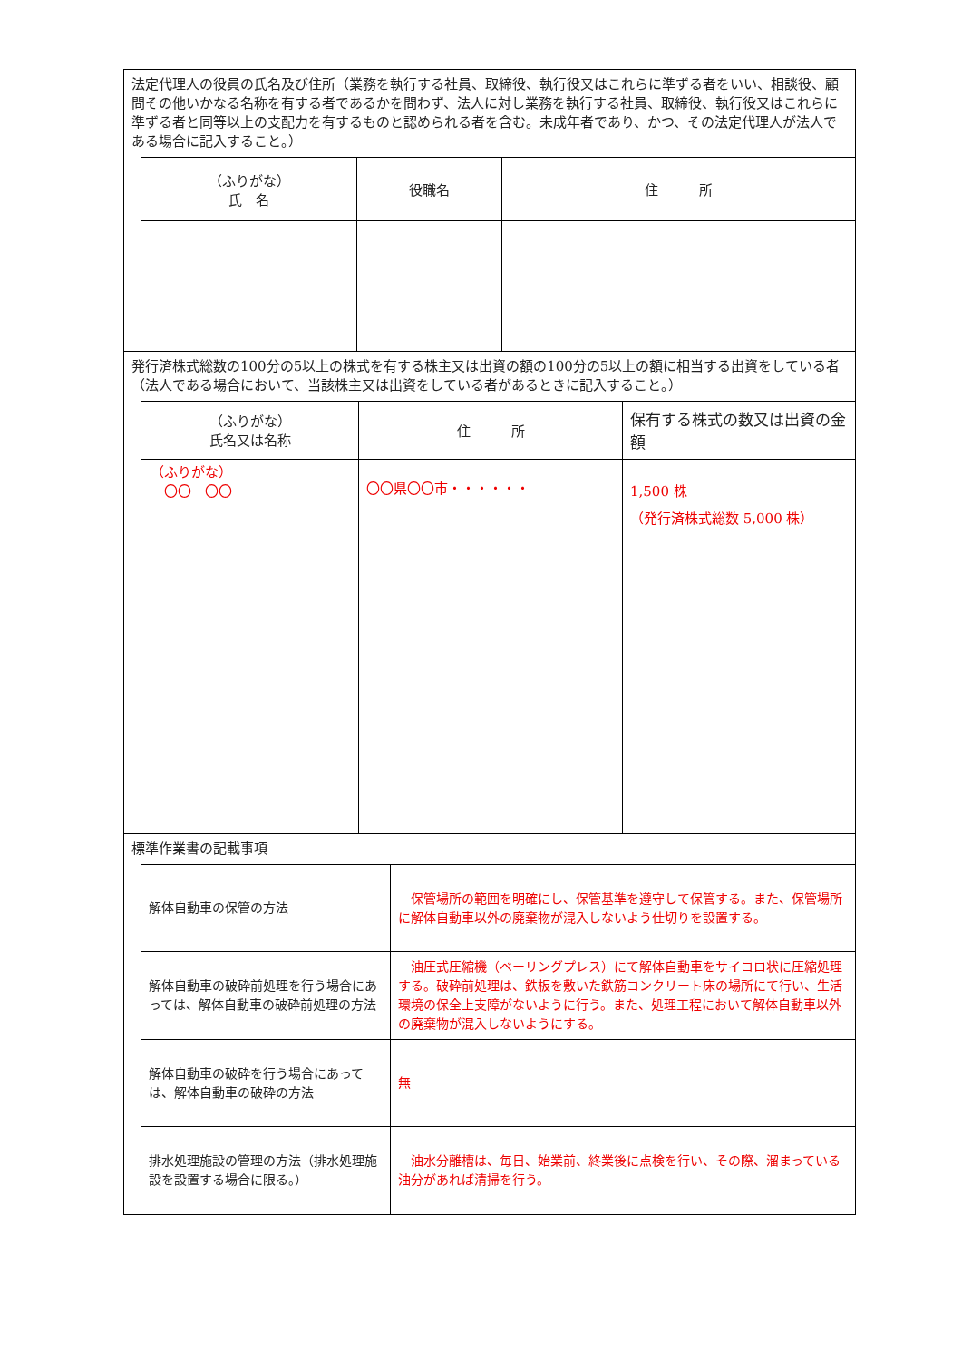法定代理人の役員の氏名及び住所（業務を執行する社員、取締役、執行役又はこれらに準ずる者をいい、相談役、顧問その他いかなる名称を有する者であるかを問わず、法人に対し業務を執行する社員、取締役、執行役又はこれらに準ずる者と同等以上の支配力を有するものと認められる者を含む。未成年者であり、かつ、その法定代理人が法人である場合に記入すること。）
| （ふりがな） 氏 名 | 役職名 | 住 所 |
| --- | --- | --- |
発行済株式総数の100分の5以上の株式を有する株主又は出資の額の100分の5以上の額に相当する出資をしている者（法人である場合において、当該株主又は出資をしている者があるときに記入すること。）
| （ふりがな） 氏名又は名称 | 住 所 | 保有する株式の数又は出資の金額 |
| --- | --- | --- |
| （ふりがな） 〇〇 〇〇 | 〇〇県〇〇市・・・・・・ | 1,500 株 （発行済株式総数 5,000 株） |
標準作業書の記載事項
| 解体自動車の保管の方法 | 保管場所の範囲を明確にし、保管基準を遵守して保管する。また、保管場所に解体自動車以外の廃棄物が混入しないよう仕切りを設置する。 |
| 解体自動車の破砕前処理を行う場合にあっては、解体自動車の破砕前処理の方法 | 油圧式圧縮機（ベーリングプレス）にて解体自動車をサイコロ状に圧縮処理する。破砕前処理は、鉄板を敷いた鉄筋コンクリート床の場所にて行い、生活環境の保全上支障がないように行う。また、処理工程において解体自動車以外の廃棄物が混入しないようにする。 |
| 解体自動車の破砕を行う場合にあっては、解体自動車の破砕の方法 | 無 |
| 排水処理施設の管理の方法（排水処理施設を設置する場合に限る。） | 油水分離槽は、毎日、始業前、終業後に点検を行い、その際、溜まっている油分があれば清掃を行う。 |